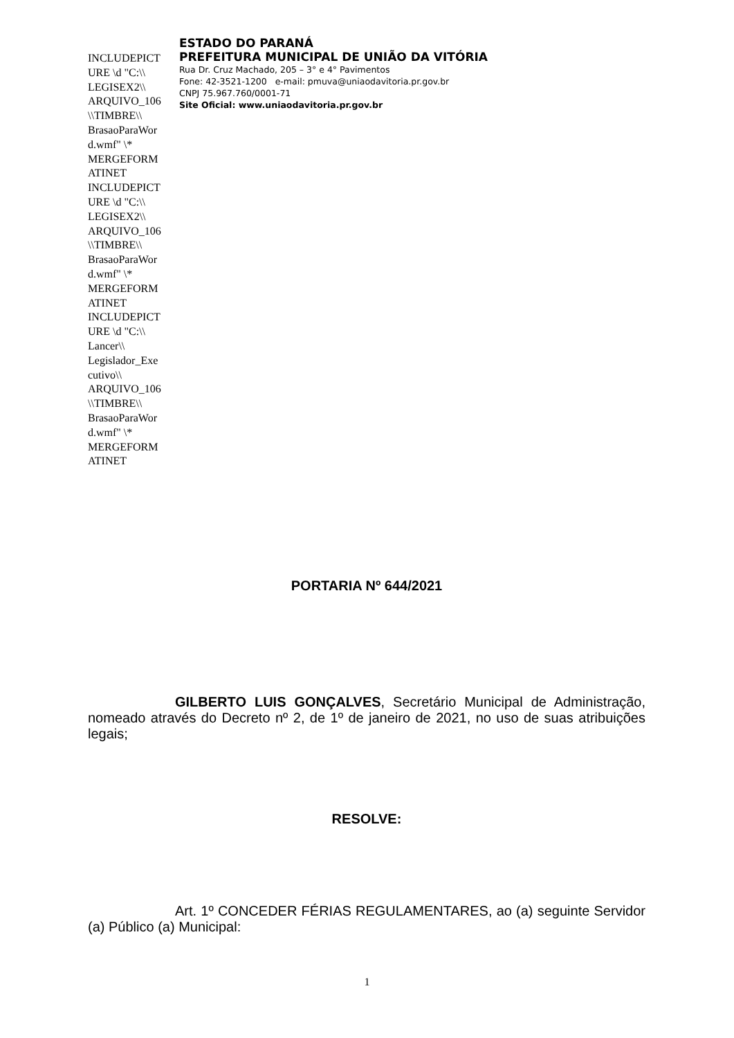INCLUDEPICT URE \d "C:\\ LEGISEX2\\ ARQUIVO_106 \\TIMBRE\\ BrasaoParaWor d.wmf" \* MERGEFORM ATINET INCLUDEPICT URE \d "C:\\ LEGISEX2\\ ARQUIVO_106 \\TIMBRE\\ BrasaoParaWor d.wmf" \* MERGEFORM ATINET INCLUDEPICT URE \d "C:\\ Lancer\\ Legislador_Exe cutivo\\ ARQUIVO_106 \\TIMBRE\\ BrasaoParaWor d.wmf" \* MERGEFORM ATINET
ESTADO DO PARANÁ
PREFEITURA MUNICIPAL DE UNIÃO DA VITÓRIA
Rua Dr. Cruz Machado, 205 – 3° e 4° Pavimentos
Fone: 42-3521-1200 e-mail: pmuva@uniaodavitoria.pr.gov.br
CNPJ 75.967.760/0001-71
Site Oficial: www.uniaodavitoria.pr.gov.br
PORTARIA Nº 644/2021
GILBERTO LUIS GONÇALVES, Secretário Municipal de Administração, nomeado através do Decreto nº 2, de 1º de janeiro de 2021, no uso de suas atribuições legais;
RESOLVE:
Art. 1º CONCEDER FÉRIAS REGULAMENTARES, ao (a) seguinte Servidor (a) Público (a) Municipal:
1